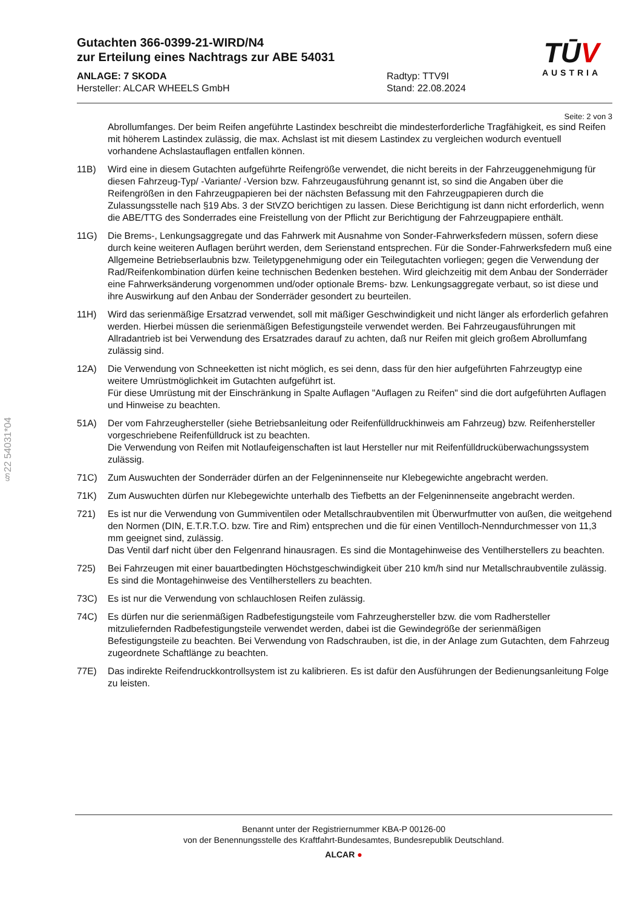§22 54031*04
TŪV
AUSTRIA
Gutachten 366-0399-21-WIRD/N4
zur Erteilung eines Nachtrags zur ABE 54031
ANLAGE: 7 SKODA
Hersteller: ALCAR WHEELS GmbH
Radtyp: TTV9I
Stand: 22.08.2024
Seite: 2 von 3
Abrollumfanges. Der beim Reifen angeführte Lastindex beschreibt die mindesterforderliche Tragfähigkeit, es sind Reifen mit höherem Lastindex zulässig, die max. Achslast ist mit diesem Lastindex zu vergleichen wodurch eventuell vorhandene Achslastauflagen entfallen können.
11B) Wird eine in diesem Gutachten aufgeführte Reifengröße verwendet, die nicht bereits in der Fahrzeuggenehmigung für diesen Fahrzeug-Typ/ -Variante/ -Version bzw. Fahrzeugausführung genannt ist, so sind die Angaben über die Reifengrößen in den Fahrzeugpapieren bei der nächsten Befassung mit den Fahrzeugpapieren durch die Zulassungsstelle nach §19 Abs. 3 der StVZO berichtigen zu lassen. Diese Berichtigung ist dann nicht erforderlich, wenn die ABE/TTG des Sonderrades eine Freistellung von der Pflicht zur Berichtigung der Fahrzeugpapiere enthält.
11G) Die Brems-, Lenkungsaggregate und das Fahrwerk mit Ausnahme von Sonder-Fahrwerksfedern müssen, sofern diese durch keine weiteren Auflagen berührt werden, dem Serienstand entsprechen. Für die Sonder-Fahrwerksfedern muß eine Allgemeine Betriebserlaubnis bzw. Teiletypgenehmigung oder ein Teilegutachten vorliegen; gegen die Verwendung der Rad/Reifenkombination dürfen keine technischen Bedenken bestehen. Wird gleichzeitig mit dem Anbau der Sonderräder eine Fahrwerksänderung vorgenommen und/oder optionale Brems- bzw. Lenkungsaggregate verbaut, so ist diese und ihre Auswirkung auf den Anbau der Sonderräder gesondert zu beurteilen.
11H) Wird das serienmäßige Ersatzrad verwendet, soll mit mäßiger Geschwindigkeit und nicht länger als erforderlich gefahren werden. Hierbei müssen die serienmäßigen Befestigungsteile verwendet werden. Bei Fahrzeugausführungen mit Allradantrieb ist bei Verwendung des Ersatzrades darauf zu achten, daß nur Reifen mit gleich großem Abrollumfang zulässig sind.
12A) Die Verwendung von Schneeketten ist nicht möglich, es sei denn, dass für den hier aufgeführten Fahrzeugtyp eine weitere Umrüstmöglichkeit im Gutachten aufgeführt ist.
Für diese Umrüstung mit der Einschränkung in Spalte Auflagen "Auflagen zu Reifen" sind die dort aufgeführten Auflagen und Hinweise zu beachten.
51A) Der vom Fahrzeughersteller (siehe Betriebsanleitung oder Reifenfülldruckhinweis am Fahrzeug) bzw. Reifenhersteller vorgeschriebene Reifenfülldruck ist zu beachten.
Die Verwendung von Reifen mit Notlaufeigenschaften ist laut Hersteller nur mit Reifenfülldrucküberwachungssystem zulässig.
71C) Zum Auswuchten der Sonderräder dürfen an der Felgeninnenseite nur Klebegewichte angebracht werden.
71K) Zum Auswuchten dürfen nur Klebegewichte unterhalb des Tiefbetts an der Felgeninnenseite angebracht werden.
721) Es ist nur die Verwendung von Gummiventilen oder Metallschraubventilen mit Überwurfmutter von außen, die weitgehend den Normen (DIN, E.T.R.T.O. bzw. Tire and Rim) entsprechen und die für einen Ventilloch-Nenndurchmesser von 11,3 mm geeignet sind, zulässig.
Das Ventil darf nicht über den Felgenrand hinausragen. Es sind die Montagehinweise des Ventilherstellers zu beachten.
725) Bei Fahrzeugen mit einer bauartbedingten Höchstgeschwindigkeit über 210 km/h sind nur Metallschraubventile zulässig. Es sind die Montagehinweise des Ventilherstellers zu beachten.
73C) Es ist nur die Verwendung von schlauchlosen Reifen zulässig.
74C) Es dürfen nur die serienmäßigen Radbefestigungsteile vom Fahrzeughersteller bzw. die vom Radhersteller mitzuliefernden Radbefestigungsteile verwendet werden, dabei ist die Gewindegröße der serienmäßigen Befestigungsteile zu beachten. Bei Verwendung von Radschrauben, ist die, in der Anlage zum Gutachten, dem Fahrzeug zugeordnete Schaftlänge zu beachten.
77E) Das indirekte Reifendruckkontrollsystem ist zu kalibrieren. Es ist dafür den Ausführungen der Bedienungsanleitung Folge zu leisten.
Benannt unter der Registriernummer KBA-P 00126-00
von der Benennungsstelle des Kraftfahrt-Bundesamtes, Bundesrepublik Deutschland.
ALCAR ●